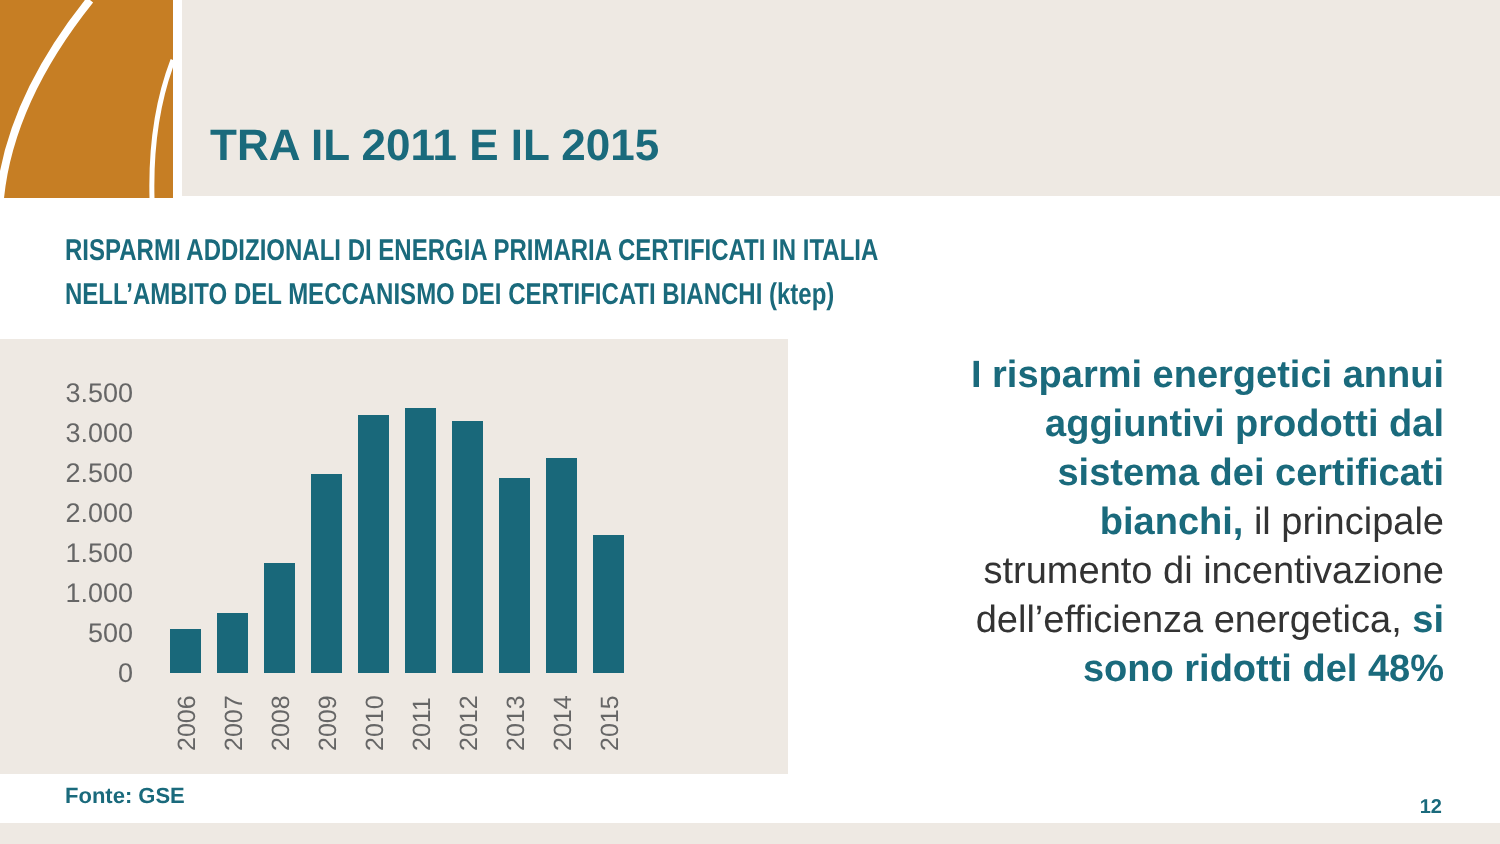TRA IL 2011 E IL 2015
RISPARMI ADDIZIONALI DI ENERGIA PRIMARIA CERTIFICATI IN ITALIA
NELL’AMBITO DEL MECCANISMO DEI CERTIFICATI BIANCHI (ktep)
3.500
3.000
2.500
2.000
1.500
1.000
500
0
2006
2007
2008
2009
2010
2011
2012
2013
2014
2015
I risparmi energetici annui aggiuntivi prodotti dal sistema dei certificati bianchi, il principale strumento di incentivazione dell’efficienza energetica, si sono ridotti del 48%
Fonte: GSE 12